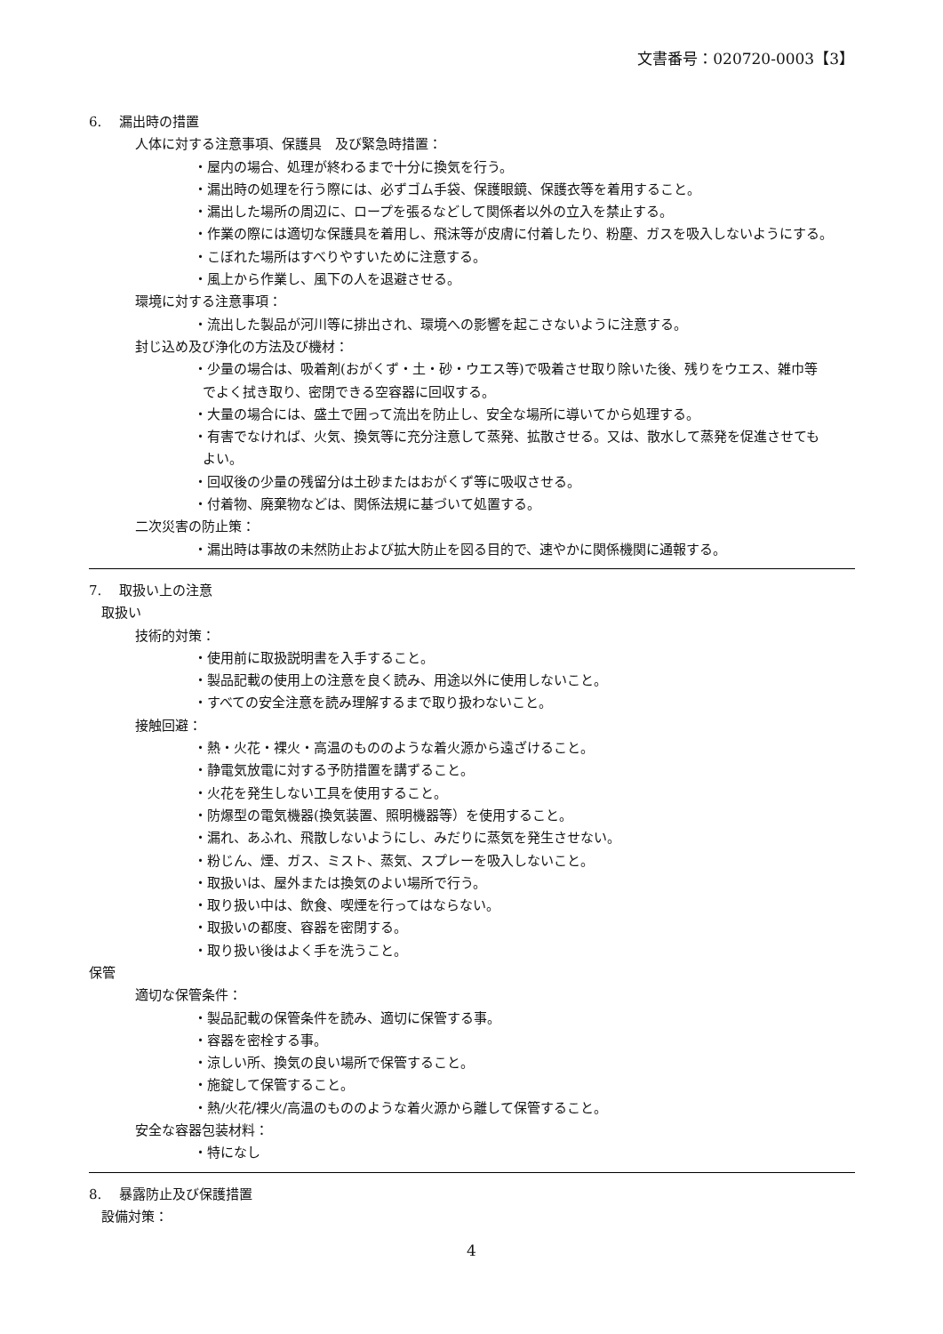文書番号：020720-0003【3】
6.　 漏出時の措置
人体に対する注意事項、保護具　及び緊急時措置：
・屋内の場合、処理が終わるまで十分に換気を行う。
・漏出時の処理を行う際には、必ずゴム手袋、保護眼鏡、保護衣等を着用すること。
・漏出した場所の周辺に、ロープを張るなどして関係者以外の立入を禁止する。
・作業の際には適切な保護具を着用し、飛沫等が皮膚に付着したり、粉塵、ガスを吸入しないようにする。
・こぼれた場所はすべりやすいために注意する。
・風上から作業し、風下の人を退避させる。
環境に対する注意事項：
・流出した製品が河川等に排出され、環境への影響を起こさないように注意する。
封じ込め及び浄化の方法及び機材：
・少量の場合は、吸着剤(おがくず・土・砂・ウエス等)で吸着させ取り除いた後、残りをウエス、雑巾等
でよく拭き取り、密閉できる空容器に回収する。
・大量の場合には、盛土で囲って流出を防止し、安全な場所に導いてから処理する。
・有害でなければ、火気、換気等に充分注意して蒸発、拡散させる。又は、散水して蒸発を促進させても
よい。
・回収後の少量の残留分は土砂またはおがくず等に吸収させる。
・付着物、廃棄物などは、関係法規に基づいて処置する。
二次災害の防止策：
・漏出時は事故の未然防止および拡大防止を図る目的で、速やかに関係機関に通報する。
7.　 取扱い上の注意
取扱い
技術的対策：
・使用前に取扱説明書を入手すること。
・製品記載の使用上の注意を良く読み、用途以外に使用しないこと。
・すべての安全注意を読み理解するまで取り扱わないこと。
接触回避：
・熱・火花・裸火・高温のもののような着火源から遠ざけること。
・静電気放電に対する予防措置を講ずること。
・火花を発生しない工具を使用すること。
・防爆型の電気機器(換気装置、照明機器等）を使用すること。
・漏れ、あふれ、飛散しないようにし、みだりに蒸気を発生させない。
・粉じん、煙、ガス、ミスト、蒸気、スプレーを吸入しないこと。
・取扱いは、屋外または換気のよい場所で行う。
・取り扱い中は、飲食、喫煙を行ってはならない。
・取扱いの都度、容器を密閉する。
・取り扱い後はよく手を洗うこと。
保管
適切な保管条件：
・製品記載の保管条件を読み、適切に保管する事。
・容器を密栓する事。
・涼しい所、換気の良い場所で保管すること。
・施錠して保管すること。
・熱/火花/裸火/高温のもののような着火源から離して保管すること。
安全な容器包装材料：
・特になし
8.　 暴露防止及び保護措置
設備対策：
4